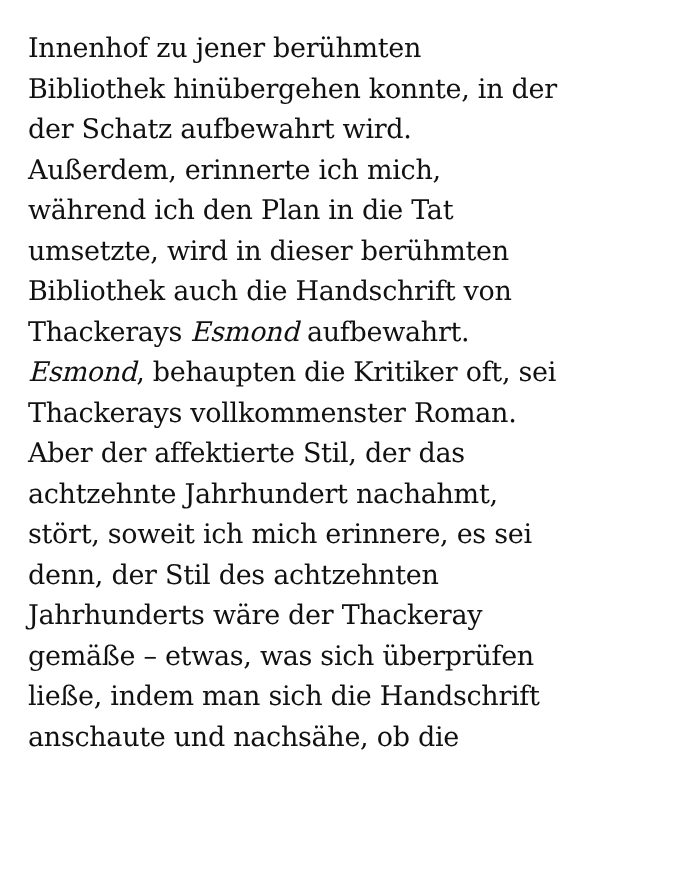Innenhof zu jener berühmten
Bibliothek hinübergehen konnte, in der
der Schatz aufbewahrt wird.
Außerdem, erinnerte ich mich,
während ich den Plan in die Tat
umsetzte, wird in dieser berühmten
Bibliothek auch die Handschrift von
Thackerays Esmond aufbewahrt.
Esmond, behaupten die Kritiker oft, sei
Thackerays vollkommenster Roman.
Aber der affektierte Stil, der das
achtzehnte Jahrhundert nachahmt,
stört, soweit ich mich erinnere, es sei
denn, der Stil des achtzehnten
Jahrhunderts wäre der Thackeray
gemäße – etwas, was sich überprüfen
ließe, indem man sich die Handschrift
anschaute und nachsähe, ob die